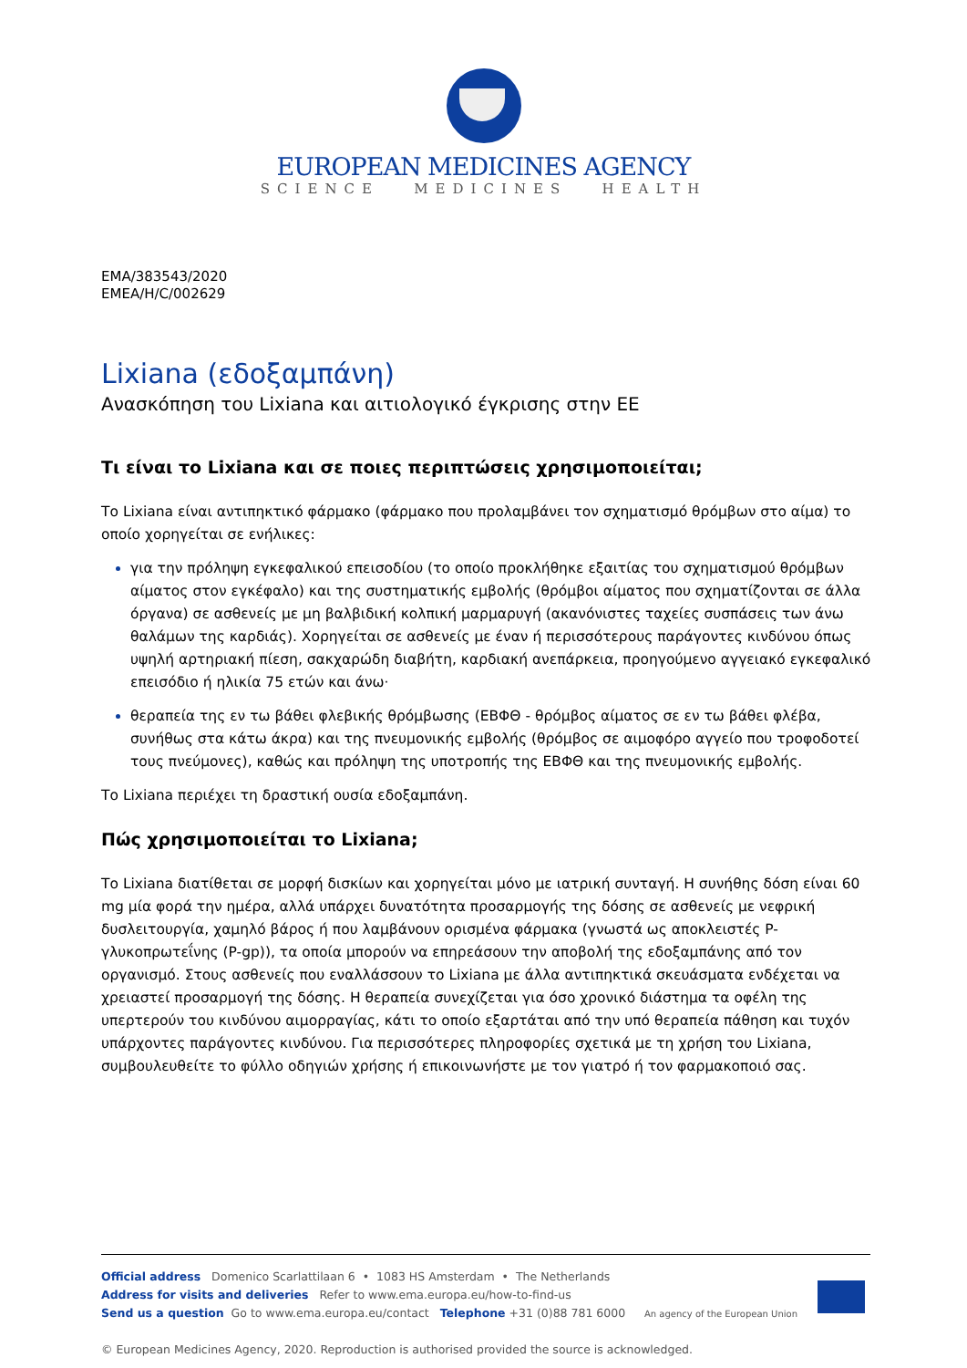EUROPEAN MEDICINES AGENCY
SCIENCE MEDICINES HEALTH
EMA/383543/2020
EMEA/H/C/002629
Lixiana (εδοξαμπάνη)
Ανασκόπηση του Lixiana και αιτιολογικό έγκρισης στην ΕΕ
Τι είναι το Lixiana και σε ποιες περιπτώσεις χρησιμοποιείται;
Το Lixiana είναι αντιπηκτικό φάρμακο (φάρμακο που προλαμβάνει τον σχηματισμό θρόμβων στο αίμα) το οποίο χορηγείται σε ενήλικες:
για την πρόληψη εγκεφαλικού επεισοδίου (το οποίο προκλήθηκε εξαιτίας του σχηματισμού θρόμβων αίματος στον εγκέφαλο) και της συστηματικής εμβολής (θρόμβοι αίματος που σχηματίζονται σε άλλα όργανα) σε ασθενείς με μη βαλβιδική κολπική μαρμαρυγή (ακανόνιστες ταχείες συσπάσεις των άνω θαλάμων της καρδιάς). Χορηγείται σε ασθενείς με έναν ή περισσότερους παράγοντες κινδύνου όπως υψηλή αρτηριακή πίεση, σακχαρώδη διαβήτη, καρδιακή ανεπάρκεια, προηγούμενο αγγειακό εγκεφαλικό επεισόδιο ή ηλικία 75 ετών και άνω·
θεραπεία της εν τω βάθει φλεβικής θρόμβωσης (ΕΒΦΘ - θρόμβος αίματος σε εν τω βάθει φλέβα, συνήθως στα κάτω άκρα) και της πνευμονικής εμβολής (θρόμβος σε αιμοφόρο αγγείο που τροφοδοτεί τους πνεύμονες), καθώς και πρόληψη της υποτροπής της ΕΒΦΘ και της πνευμονικής εμβολής.
Το Lixiana περιέχει τη δραστική ουσία εδοξαμπάνη.
Πώς χρησιμοποιείται το Lixiana;
Το Lixiana διατίθεται σε μορφή δισκίων και χορηγείται μόνο με ιατρική συνταγή. Η συνήθης δόση είναι 60 mg μία φορά την ημέρα, αλλά υπάρχει δυνατότητα προσαρμογής της δόσης σε ασθενείς με νεφρική δυσλειτουργία, χαμηλό βάρος ή που λαμβάνουν ορισμένα φάρμακα (γνωστά ως αποκλειστές P-γλυκοπρωτεΐνης (P-gp)), τα οποία μπορούν να επηρεάσουν την αποβολή της εδοξαμπάνης από τον οργανισμό. Στους ασθενείς που εναλλάσσουν το Lixiana με άλλα αντιπηκτικά σκευάσματα ενδέχεται να χρειαστεί προσαρμογή της δόσης. Η θεραπεία συνεχίζεται για όσο χρονικό διάστημα τα οφέλη της υπερτερούν του κινδύνου αιμορραγίας, κάτι το οποίο εξαρτάται από την υπό θεραπεία πάθηση και τυχόν υπάρχοντες παράγοντες κινδύνου. Για περισσότερες πληροφορίες σχετικά με τη χρήση του Lixiana, συμβουλευθείτε το φύλλο οδηγιών χρήσης ή επικοινωνήστε με τον γιατρό ή τον φαρμακοποιό σας.
Official address Domenico Scarlattilaan 6 • 1083 HS Amsterdam • The Netherlands
Address for visits and deliveries Refer to www.ema.europa.eu/how-to-find-us
Send us a question Go to www.ema.europa.eu/contact Telephone +31 (0)88 781 6000
An agency of the European Union
© European Medicines Agency, 2020. Reproduction is authorised provided the source is acknowledged.